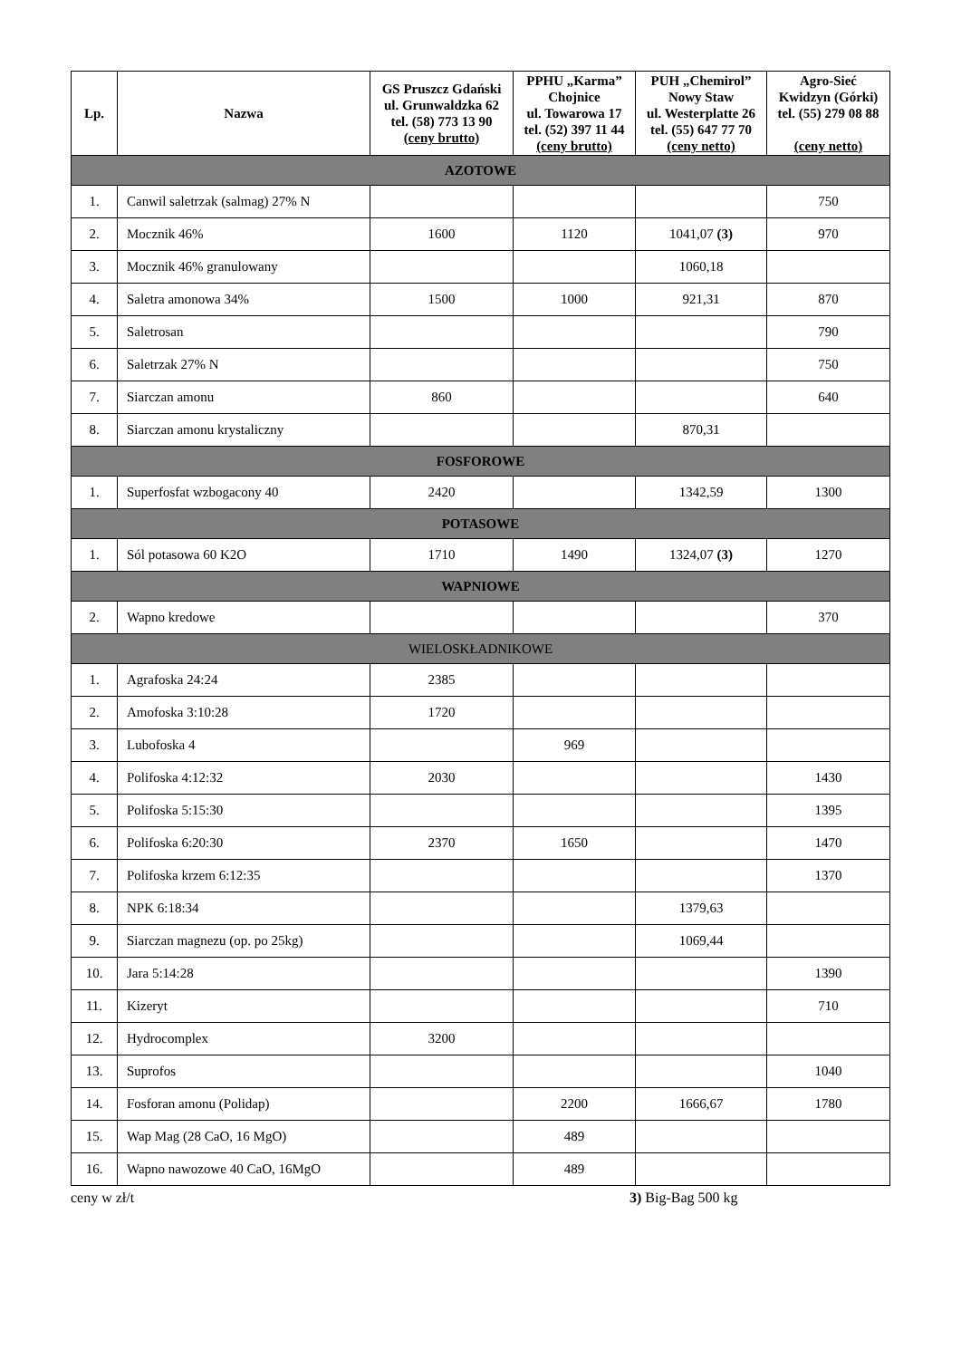| Lp. | Nazwa | GS Pruszcz Gdański ul. Grunwaldzka 62 tel. (58) 773 13 90 (ceny brutto) | PPHU „Karma” Chojnice ul. Towarowa 17 tel. (52) 397 11 44 (ceny brutto) | PUH „Chemirol” Nowy Staw ul. Westerplatte 26 tel. (55) 647 77 70 (ceny netto) | Agro-Sieć Kwidzyn (Górki) tel. (55) 279 08 88 (ceny netto) |
| --- | --- | --- | --- | --- | --- |
| AZOTOWE | | | | | |
| 1. | Canwil saletrzak (salmag) 27% N | | | | 750 |
| 2. | Mocznik 46% | 1600 | 1120 | 1041,07 (3) | 970 |
| 3. | Mocznik 46% granulowany | | | 1060,18 | |
| 4. | Saletra amonowa 34% | 1500 | 1000 | 921,31 | 870 |
| 5. | Saletrosan | | | | 790 |
| 6. | Saletrzak 27% N | | | | 750 |
| 7. | Siarczan amonu | 860 | | | 640 |
| 8. | Siarczan amonu krystaliczny | | | 870,31 | |
| FOSFOROWE | | | | | |
| 1. | Superfosfat wzbogacony 40 | 2420 | | 1342,59 | 1300 |
| POTASOWE | | | | | |
| 1. | Sól potasowa 60 K2O | 1710 | 1490 | 1324,07 (3) | 1270 |
| WAPNIOWE | | | | | |
| 2. | Wapno kredowe | | | | 370 |
| WIELOSKŁADNIKOWE | | | | | |
| 1. | Agrafoska 24:24 | 2385 | | | |
| 2. | Amofoska 3:10:28 | 1720 | | | |
| 3. | Lubofoska 4 | | 969 | | |
| 4. | Polifoska 4:12:32 | 2030 | | | 1430 |
| 5. | Polifoska 5:15:30 | | | | 1395 |
| 6. | Polifoska 6:20:30 | 2370 | 1650 | | 1470 |
| 7. | Polifoska krzem 6:12:35 | | | | 1370 |
| 8. | NPK 6:18:34 | | | 1379,63 | |
| 9. | Siarczan magnezu (op. po 25kg) | | | 1069,44 | |
| 10. | Jara 5:14:28 | | | | 1390 |
| 11. | Kizeryt | | | | 710 |
| 12. | Hydrocomplex | 3200 | | | |
| 13. | Suprofos | | | | 1040 |
| 14. | Fosforan amonu (Polidap) | | 2200 | 1666,67 | 1780 |
| 15. | Wap Mag (28 CaO, 16 MgO) | | 489 | | |
| 16. | Wapno nawozowe 40 CaO, 16MgO | | 489 | | |
ceny w zł/t 3) Big-Bag 500 kg